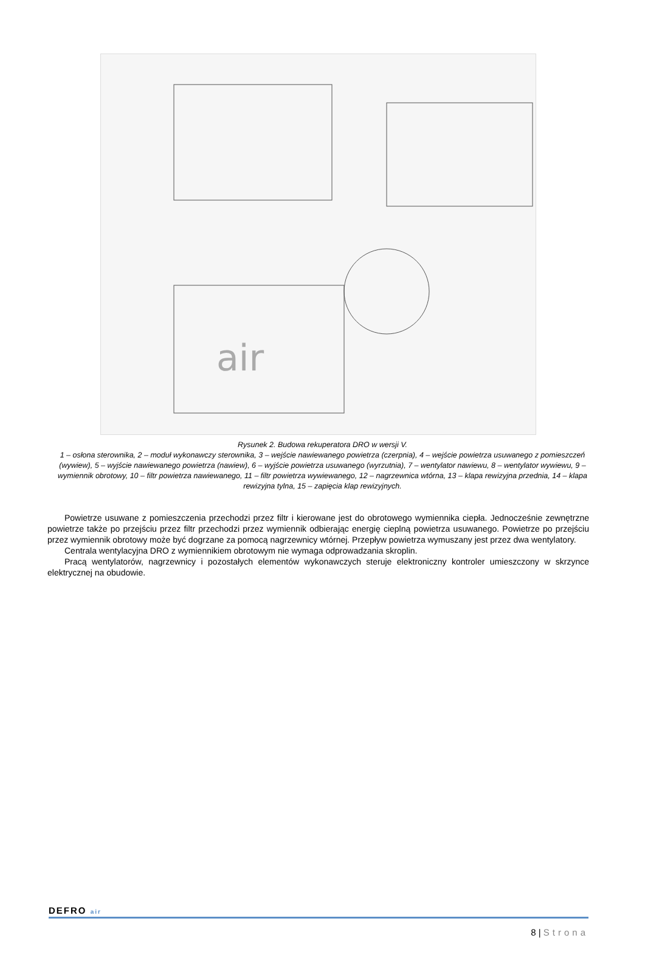air
Rysunek 2. Budowa rekuperatora DRO w wersji V.
1 – osłona sterownika, 2 – moduł wykonawczy sterownika, 3 – wejście nawiewanego powietrza (czerpnia), 4 – wejście powietrza usuwanego z pomieszczeń (wywiew), 5 – wyjście nawiewanego powietrza (nawiew), 6 – wyjście powietrza usuwanego (wyrzutnia), 7 – wentylator nawiewu, 8 – wentylator wywiewu, 9 – wymiennik obrotowy, 10 – filtr powietrza nawiewanego, 11 – filtr powietrza wywiewanego, 12 – nagrzewnica wtórna, 13 – klapa rewizyjna przednia, 14 – klapa rewizyjna tylna, 15 – zapięcia klap rewizyjnych.
Powietrze usuwane z pomieszczenia przechodzi przez filtr i kierowane jest do obrotowego wymiennika ciepła. Jednocześnie zewnętrzne powietrze także po przejściu przez filtr przechodzi przez wymiennik odbierając energię cieplną powietrza usuwanego. Powietrze po przejściu przez wymiennik obrotowy może być dogrzane za pomocą nagrzewnicy wtórnej. Przepływ powietrza wymuszany jest przez dwa wentylatory.
Centrala wentylacyjna DRO z wymiennikiem obrotowym nie wymaga odprowadzania skroplin.
Pracą wentylatorów, nagrzewnicy i pozostałych elementów wykonawczych steruje elektroniczny kontroler umieszczony w skrzynce elektrycznej na obudowie.
DEFRO air
8 | Strona